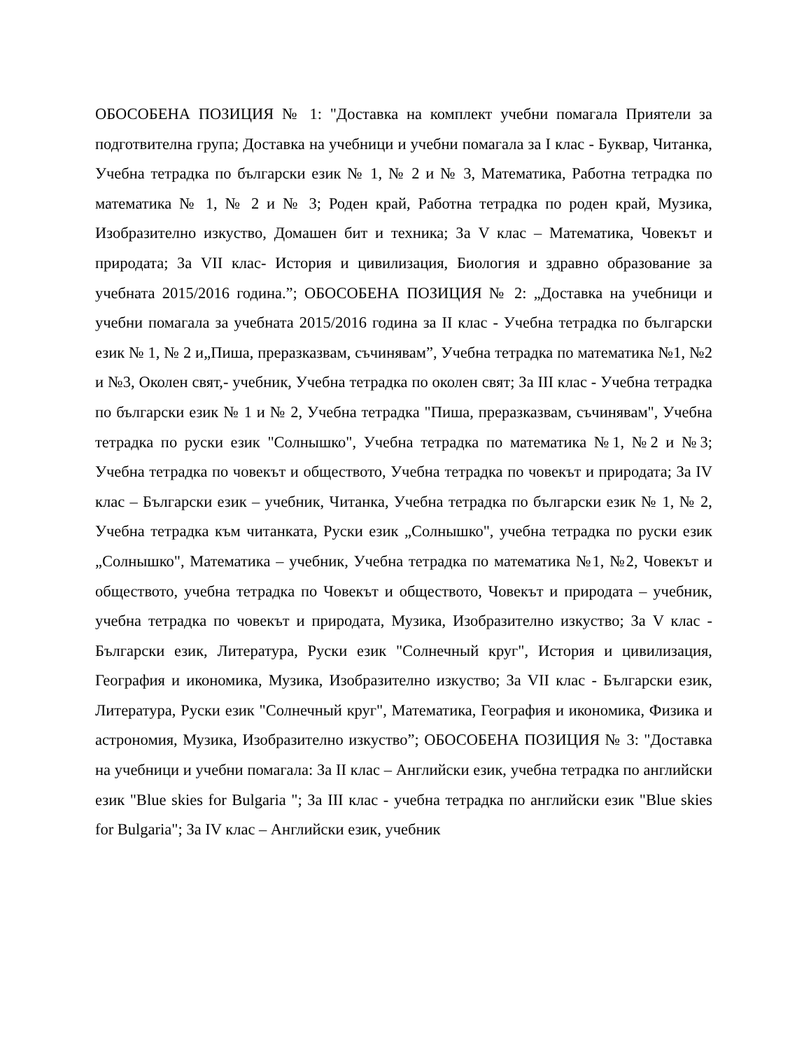ОБОСОБЕНА ПОЗИЦИЯ № 1: "Доставка на комплект учебни помагала Приятели за подготвителна група; Доставка на учебници и учебни помагала за I клас - Буквар, Читанка, Учебна тетрадка по български език № 1, № 2 и № 3, Математика, Работна тетрадка по математика № 1, № 2 и № 3; Роден край, Работна тетрадка по роден край, Музика, Изобразително изкуство, Домашен бит и техника; За V клас – Математика, Човекът и природата; За VII клас- История и цивилизация, Биология и здравно образование за учебната 2015/2016 година.”; ОБОСОБЕНА ПОЗИЦИЯ № 2: „Доставка на учебници и учебни помагала за учебната 2015/2016 година за II клас - Учебна тетрадка по български език № 1, № 2 и„Пиша, преразказвам, съчинявам”, Учебна тетрадка по математика №1, №2 и №3, Околен свят,- учебник, Учебна тетрадка по околен свят; За III клас - Учебна тетрадка по български език № 1 и № 2, Учебна тетрадка "Пиша, преразказвам, съчинявам", Учебна тетрадка по руски език "Солнышко", Учебна тетрадка по математика №1, №2 и №3; Учебна тетрадка по човекът и обществото, Учебна тетрадка по човекът и природата; За IV клас – Български език – учебник, Читанка, Учебна тетрадка по български език № 1, № 2, Учебна тетрадка към читанката, Руски език „Солнышко", учебна тетрадка по руски език „Солнышко", Математика – учебник, Учебна тетрадка по математика №1, №2, Човекът и обществото, учебна тетрадка по Човекът и обществото, Човекът и природата – учебник, учебна тетрадка по човекът и природата, Музика, Изобразително изкуство; За V клас - Български език, Литература, Руски език "Солнечный круг", История и цивилизация, География и икономика, Музика, Изобразително изкуство; За VII клас - Български език, Литература, Руски език "Солнечный круг", Математика, География и икономика, Физика и астрономия, Музика, Изобразително изкуство”; ОБОСОБЕНА ПОЗИЦИЯ № 3: "Доставка на учебници и учебни помагала: За II клас – Английски език, учебна тетрадка по английски език "Blue skies for Bulgaria "; За III клас - учебна тетрадка по английски език "Blue skies for Bulgaria"; За IV клас – Английски език, учебник